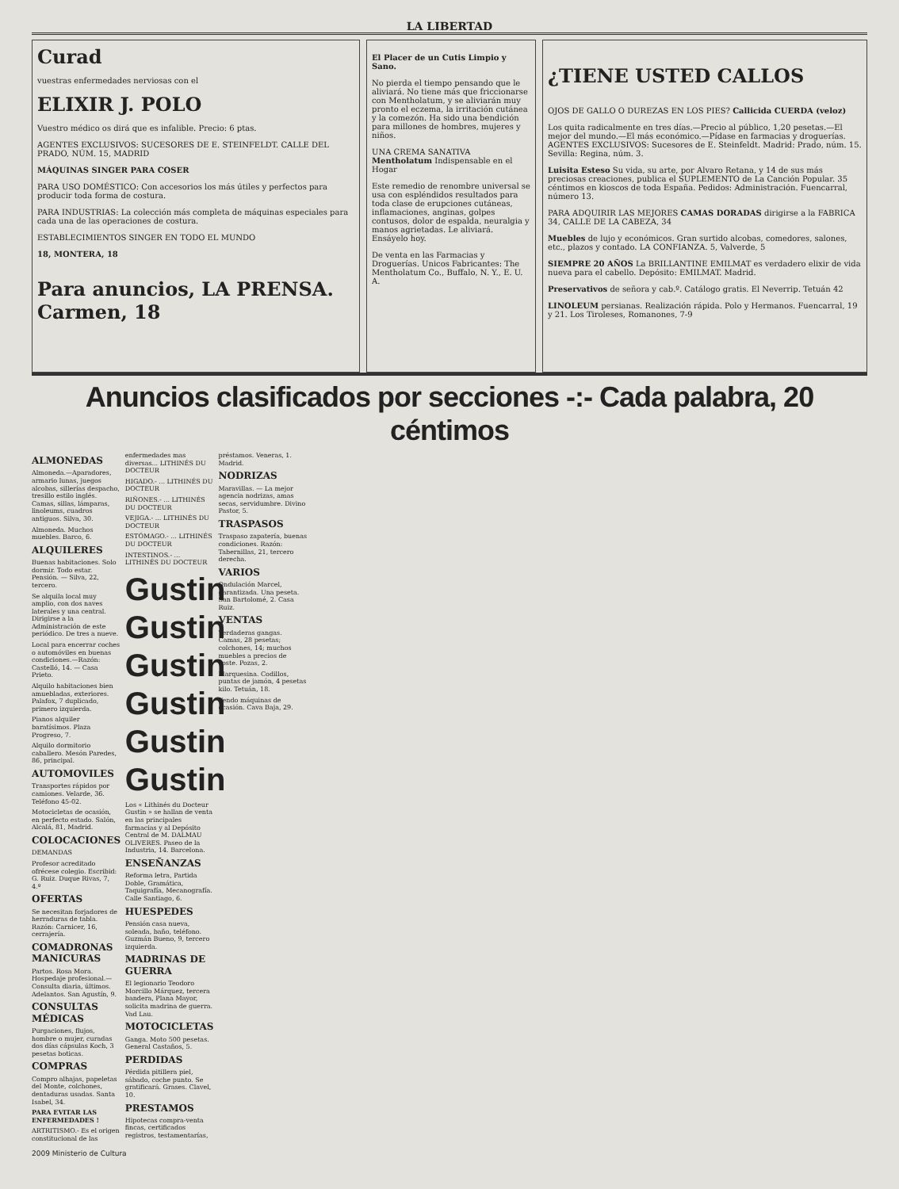LA LIBERTAD
Curad
vuestras enfermedades nerviosas con el
ELIXIR J. POLO
Vuestro médico os dirá que es infalible. Precio: 6 ptas.
AGENTES EXCLUSIVOS: SUCESORES DE E. STEINFELDT. CALLE DEL PRADO, NÚM. 15, MADRID
MÁQUINAS SINGER PARA COSER
PARA USO DOMÉSTICO: Con accesorios los más útiles y perfectos para producir toda forma de costura.
PARA INDUSTRIAS: La colección más completa de máquinas especiales para cada una de las operaciones de costura.
ESTABLECIMIENTOS SINGER EN TODO EL MUNDO
18, MONTERA, 18
Para anuncios, LA PRENSA. Carmen, 18
El Placer de un Cutis Limpio y Sano.
No pierda el tiempo pensando que le aliviará. No tiene más que friccionarse con Mentholatum, y se aliviarán muy pronto el eczema, la irritación cutánea y la comezón. Ha sido una bendición para millones de hombres, mujeres y niños.
UNA CREMA SANATIVA Mentholatum Indispensable en el Hogar
Este remedio de renombre universal se usa con espléndidos resultados para toda clase de erupciones cutáneas, inflamaciones, anginas, golpes contusos, dolor de espalda, neuralgia y manos agrietadas. Le aliviará. Ensáyelo hoy.
De venta en las Farmacias y Droguerías. Unicos Fabricantes: The Mentholatum Co., Buffalo, N. Y., E. U. A.
¿TIENE USTED CALLOS
OJOS DE GALLO O DUREZAS EN LOS PIES? Callicida CUERDA (veloz)
Los quita radicalmente en tres días.—Precio al público, 1,20 pesetas.—El mejor del mundo.—El más económico.—Pídase en farmacias y droguerías. AGENTES EXCLUSIVOS: Sucesores de E. Steinfeldt. Madrid: Prado, núm. 15. Sevilla: Regina, núm. 3.
Luisita Esteso Su vida, su arte, por Alvaro Retana, y 14 de sus más preciosas creaciones, publica el SUPLEMENTO de La Canción Popular. 35 céntimos en kioscos de toda España. Pedidos: Administración. Fuencarral, número 13.
PARA ADQUIRIR LAS MEJORES CAMAS DORADAS dirigirse a la FABRICA 34, CALLE DE LA CABEZA, 34
Muebles de lujo y económicos. Gran surtido alcobas, comedores, salones, etc., plazos y contado. LA CONFIANZA. 5, Valverde, 5
SIEMPRE 20 AÑOS La BRILLANTINE EMILMAT es verdadero elixir de vida nueva para el cabello. Depósito: EMILMAT. Madrid.
Preservativos de señora y cab.º. Catálogo gratis. El Neverrip. Tetuán 42
LINOLEUM persianas. Realización rápida. Polo y Hermanos. Fuencarral, 19 y 21. Los Tiroleses, Romanones, 7-9
Anuncios clasificados por secciones -:- Cada palabra, 20 céntimos
ALMONEDAS
Almoneda.—Aparadores, armario lunas, juegos alcobas, sillerías despacho, tresillo estilo inglés. Camas, sillas, lámparas, linoleums, cuadros antiguos. Silva, 30.
Almoneda. Muchos muebles. Barco, 6.
ALQUILERES
Buenas habitaciones. Solo dormir. Todo estar. Pensión. — Silva, 22, tercero.
Se alquila local muy amplio, con dos naves laterales y una central. Dirigirse a la Administración de este periódico. De tres a nueve.
Local para encerrar coches o automóviles en buenas condiciones.—Razón: Castelló, 14. — Casa Prieto.
Alquilo habitaciones bien amuebladas, exteriores. Palafox, 7 duplicado, primero izquierda.
Pianos alquiler baratísimos. Plaza Progreso, 7.
Alquilo dormitorio caballero. Mesón Paredes, 86, principal.
AUTOMOVILES
Transportes rápidos por camiones. Velarde, 36. Teléfono 45-02.
Motocicletas de ocasión, en perfecto estado. Salón, Alcalá, 81, Madrid.
COLOCACIONES
DEMANDAS
Profesor acreditado ofrécese colegio. Escribid: G. Ruiz. Duque Rivas, 7, 4.º
OFERTAS
Se necesitan forjadores de herraduras de tabla. Razón: Carnicer, 16, cerrajería.
COMADRONAS MANICURAS
Partos. Rosa Mora. Hospedaje profesional.—Consulta diaria, últimos. Adelantos. San Agustín, 9.
CONSULTAS MÉDICAS
Purgaciones, flujos, hombre o mujer, curadas dos días cápsulas Koch, 3 pesetas boticas.
COMPRAS
Compro alhajas, papeletas del Monte, colchones, dentaduras usadas. Santa Isabel, 34.
PARA EVITAR LAS ENFERMEDADES !
ARTRITISMO.- Es el origen constitucional de las enfermedades mas diversas... LITHINÉS DU DOCTEUR
HIGADO.- ... LITHINÉS DU DOCTEUR
RIÑONES.- ... LITHINÉS DU DOCTEUR
VEJIGA.- ... LITHINÉS DU DOCTEUR
ESTÓMAGO.- ... LITHINÉS DU DOCTEUR
INTESTINOS.- ... LITHINÉS DU DOCTEUR
Gustin Gustin Gustin Gustin Gustin Gustin
Los « Lithinés du Docteur Gustin » se hallan de venta en las principales farmacias y al Depósito Central de M. DALMAU OLIVERES. Paseo de la Industria, 14. Barcelona.
ENSEÑANZAS
Reforma letra, Partida Doble, Gramática, Taquigrafía, Mecanografía. Calle Santiago, 6.
HUESPEDES
Pensión casa nueva, soleada, baño, teléfono. Guzmán Bueno, 9, tercero izquierda.
MADRINAS DE GUERRA
El legionario Teodoro Morcillo Márquez, tercera bandera, Plana Mayor, solicita madrina de guerra. Vad Lau.
MOTOCICLETAS
Ganga. Moto 500 pesetas. General Castaños, 5.
PERDIDAS
Pérdida pitillera piel, sábado, coche punto. Se gratificará. Grases. Clavel, 10.
PRESTAMOS
Hipotecas compra-venta fincas, certificados registros, testamentarías, préstamos. Veneras, 1. Madrid.
NODRIZAS
Maravillas. — La mejor agencia nodrizas, amas secas, servidumbre. Divino Pastor, 5.
TRASPASOS
Traspaso zapatería, buenas condiciones. Razón: Tabernillas, 21, tercero derecha.
VARIOS
Ondulación Marcel, garantizada. Una peseta. San Bartolomé, 2. Casa Ruiz.
VENTAS
Verdaderas gangas. Camas, 28 pesetas; colchones, 14; muchos muebles a precios de coste. Pozas, 2.
Marquesina. Codillos, puntas de jamón, 4 pesetas kilo. Tetuán, 18.
Vendo máquinas de ocasión. Cava Baja, 29.
2009 Ministerio de Cultura